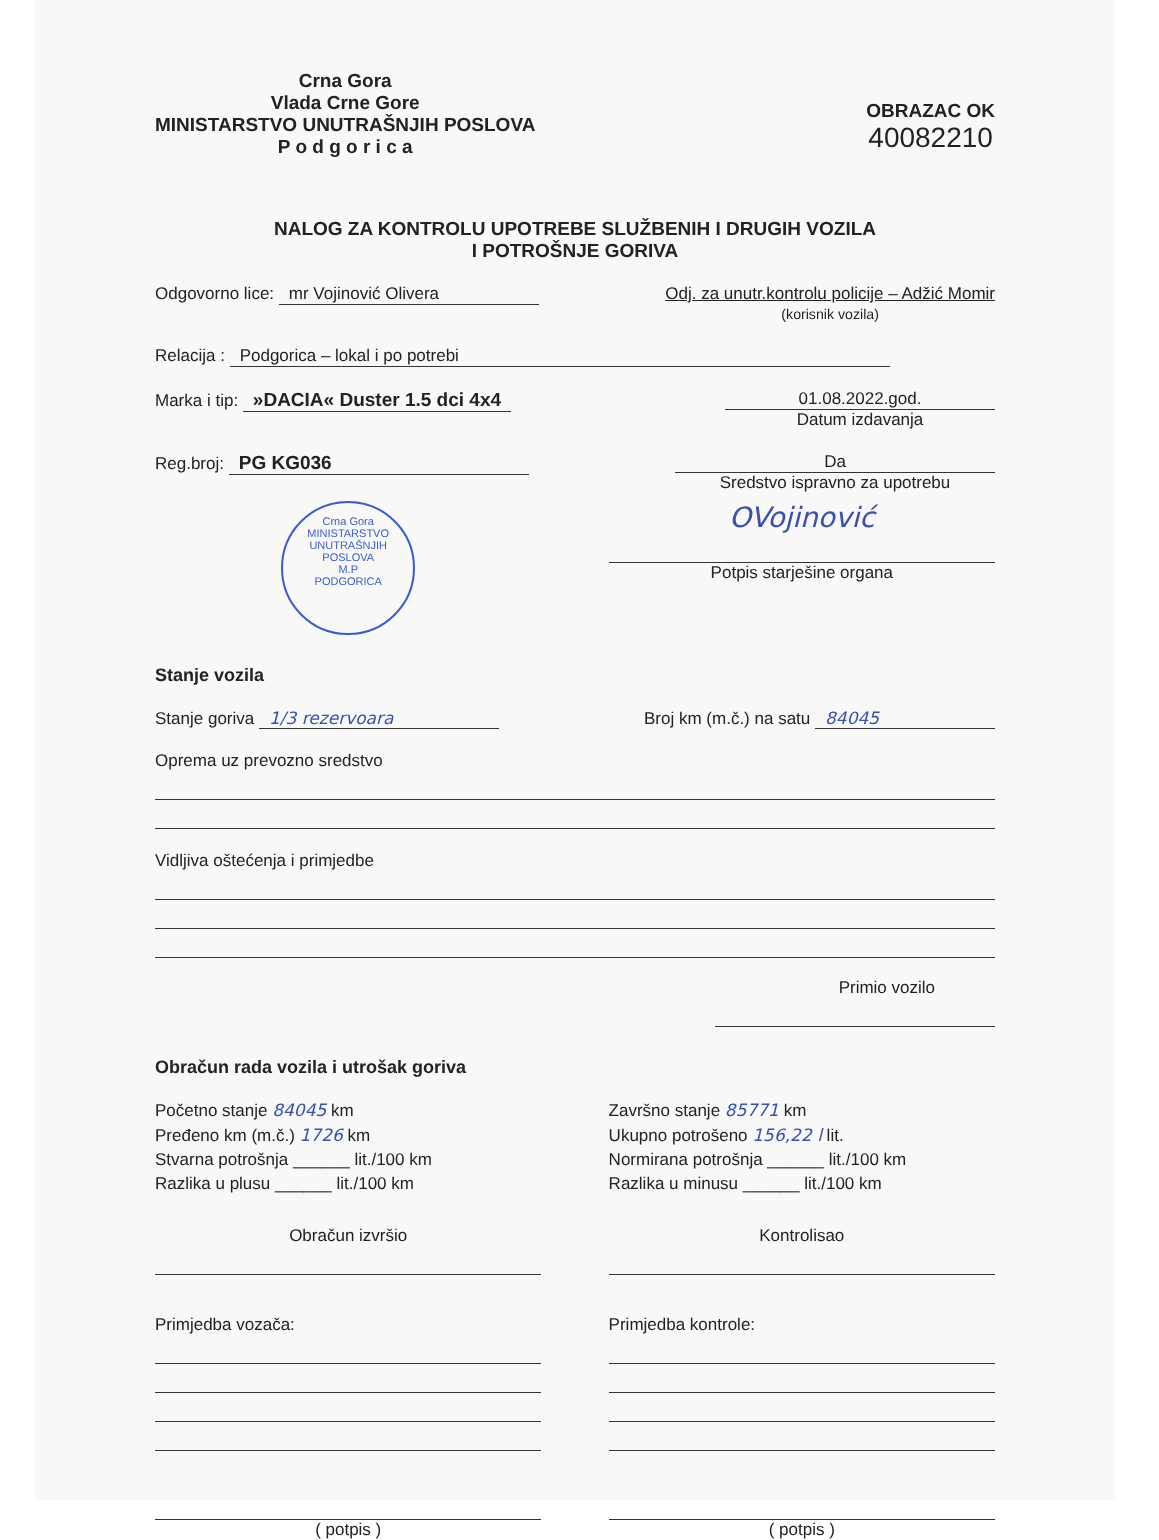Crna Gora
Vlada Crne Gore
MINISTARSTVO UNUTRAŠNJIH POSLOVA
P o d g o r i c a
OBRAZAC OK
40082210
NALOG ZA KONTROLU UPOTREBE SLUŽBENIH I DRUGIH VOZILA
I POTROŠNJE GORIVA
Odgovorno lice: mr Vojinović Olivera
Odj. za unutr.kontrolu policije – Adžić Momir
(korisnik vozila)
Relacija : Podgorica – lokal i po potrebi
Marka i tip: »DACIA« Duster 1.5 dci 4x4
01.08.2022.god.
Datum izdavanja
Reg.broj: PG KG036 Da
Sredstvo ispravno za upotrebu
Crna Gora
MINISTARSTVO UNUTRAŠNJIH POSLOVA
M.P
PODGORICA
OVojinović
Potpis starješine organa
Stanje vozila
Stanje goriva 1/3 rezervoara Broj km (m.č.) na satu 84045
Oprema uz prevozno sredstvo
Vidljiva oštećenja i primjedbe
Primio vozilo
Obračun rada vozila i utrošak goriva
Početno stanje 84045 km
Pređeno km (m.č.) 1726 km
Stvarna potrošnja ______ lit./100 km
Razlika u plusu ______ lit./100 km
Završno stanje 85771 km
Ukupno potrošeno 156,22 l lit.
Normirana potrošnja ______ lit./100 km
Razlika u minusu ______ lit./100 km
Obračun izvršio Kontrolisao
Primjedba vozača: Primjedba kontrole:
( potpis ) ( potpis )